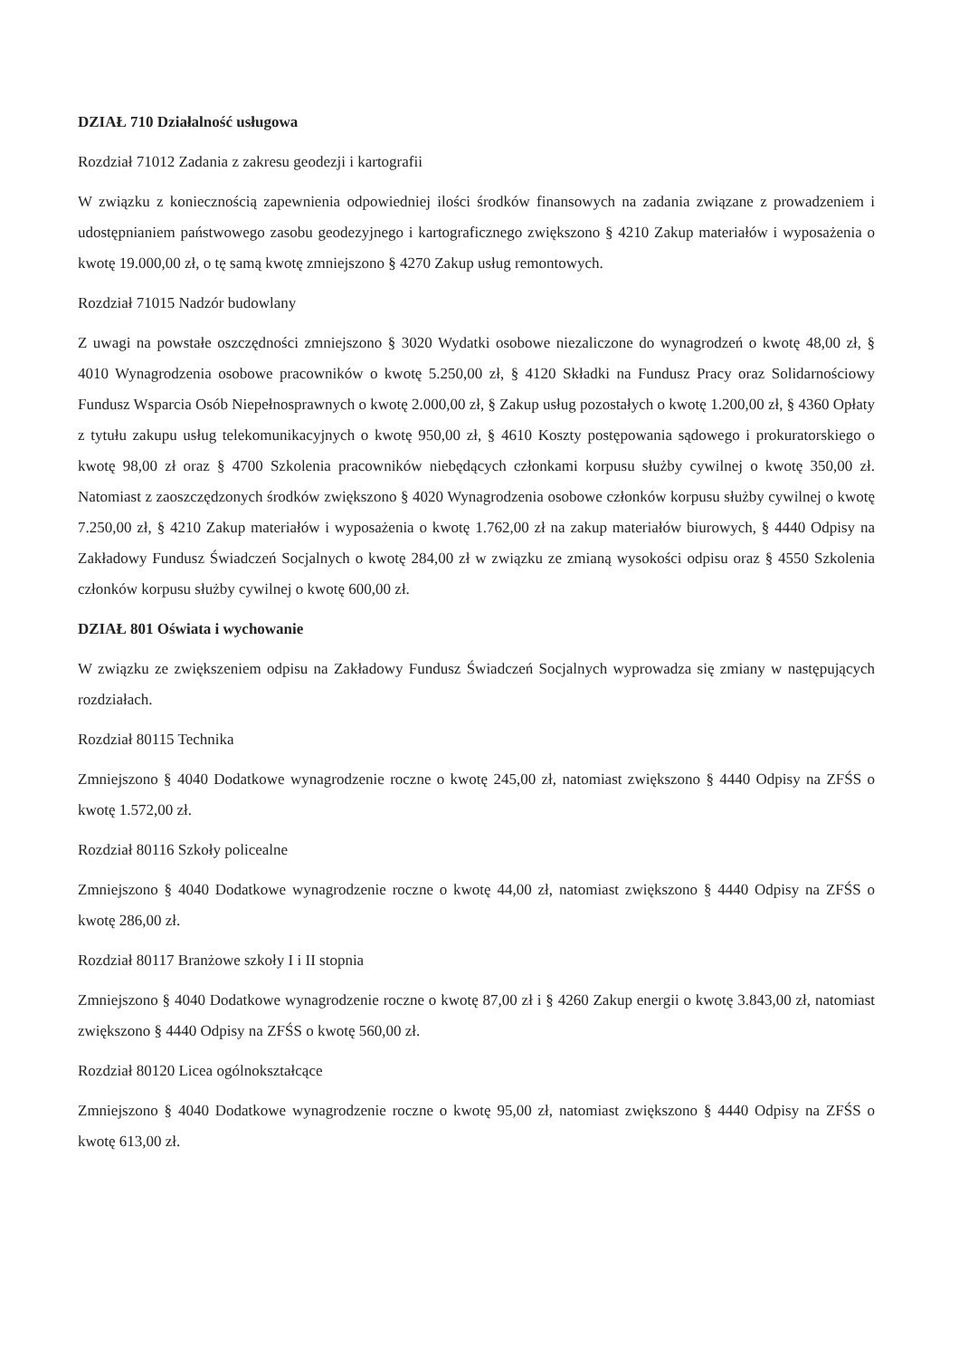DZIAŁ 710 Działalność usługowa
Rozdział 71012 Zadania z zakresu geodezji i kartografii
W związku z koniecznością zapewnienia odpowiedniej ilości środków finansowych na zadania związane z prowadzeniem i udostępnianiem państwowego zasobu geodezyjnego i kartograficznego zwiększono § 4210 Zakup materiałów i wyposażenia o kwotę 19.000,00 zł, o tę samą kwotę zmniejszono § 4270 Zakup usług remontowych.
Rozdział 71015 Nadzór budowlany
Z uwagi na powstałe oszczędności zmniejszono § 3020 Wydatki osobowe niezaliczone do wynagrodzeń o kwotę 48,00 zł, § 4010 Wynagrodzenia osobowe pracowników o kwotę 5.250,00 zł, § 4120 Składki na Fundusz Pracy oraz Solidarnościowy Fundusz Wsparcia Osób Niepełnosprawnych o kwotę 2.000,00 zł, § Zakup usług pozostałych o kwotę 1.200,00 zł, § 4360 Opłaty z tytułu zakupu usług telekomunikacyjnych o kwotę 950,00 zł, § 4610 Koszty postępowania sądowego i prokuratorskiego o kwotę 98,00 zł oraz § 4700 Szkolenia pracowników niebędących członkami korpusu służby cywilnej o kwotę 350,00 zł. Natomiast z zaoszczędzonych środków zwiększono § 4020 Wynagrodzenia osobowe członków korpusu służby cywilnej o kwotę 7.250,00 zł, § 4210 Zakup materiałów i wyposażenia o kwotę 1.762,00 zł na zakup materiałów biurowych, § 4440 Odpisy na Zakładowy Fundusz Świadczeń Socjalnych o kwotę 284,00 zł w związku ze zmianą wysokości odpisu oraz § 4550 Szkolenia członków korpusu służby cywilnej o kwotę 600,00 zł.
DZIAŁ 801 Oświata i wychowanie
W związku ze zwiększeniem odpisu na Zakładowy Fundusz Świadczeń Socjalnych wyprowadza się zmiany w następujących rozdziałach.
Rozdział 80115 Technika
Zmniejszono § 4040 Dodatkowe wynagrodzenie roczne o kwotę 245,00 zł, natomiast zwiększono § 4440 Odpisy na ZFŚS o kwotę 1.572,00 zł.
Rozdział 80116 Szkoły policealne
Zmniejszono § 4040 Dodatkowe wynagrodzenie roczne o kwotę 44,00 zł, natomiast zwiększono § 4440 Odpisy na ZFŚS o kwotę 286,00 zł.
Rozdział 80117 Branżowe szkoły I i II stopnia
Zmniejszono § 4040 Dodatkowe wynagrodzenie roczne o kwotę 87,00 zł i § 4260 Zakup energii o kwotę 3.843,00 zł, natomiast zwiększono § 4440 Odpisy na ZFŚS o kwotę 560,00 zł.
Rozdział 80120 Licea ogólnokształcące
Zmniejszono § 4040 Dodatkowe wynagrodzenie roczne o kwotę 95,00 zł, natomiast zwiększono § 4440 Odpisy na ZFŚS o kwotę 613,00 zł.